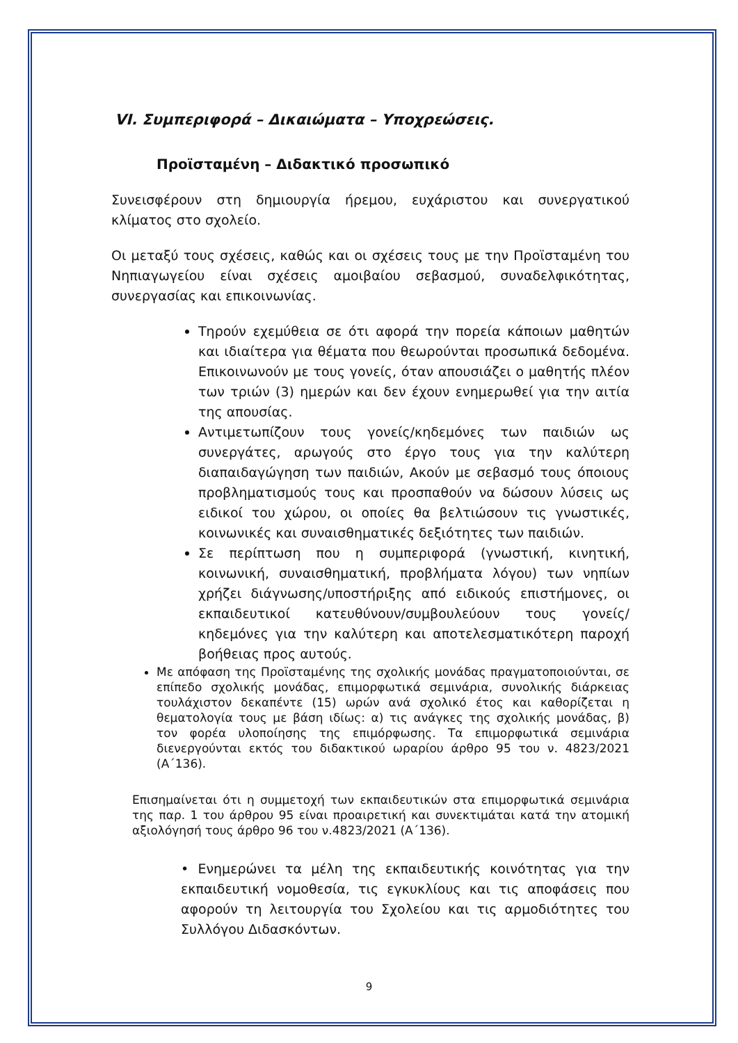VI. Συμπεριφορά – Δικαιώματα – Υποχρεώσεις.
Προϊσταμένη – Διδακτικό προσωπικό
Συνεισφέρουν στη δημιουργία ήρεμου, ευχάριστου και συνεργατικού κλίματος στο σχολείο.
Οι μεταξύ τους σχέσεις, καθώς και οι σχέσεις τους με την Προϊσταμένη του Νηπιαγωγείου είναι σχέσεις αμοιβαίου σεβασμού, συναδελφικότητας, συνεργασίας και επικοινωνίας.
Τηρούν εχεμύθεια σε ότι αφορά την πορεία κάποιων μαθητών και ιδιαίτερα για θέματα που θεωρούνται προσωπικά δεδομένα. Επικοινωνούν με τους γονείς, όταν απουσιάζει ο μαθητής πλέον των τριών (3) ημερών και δεν έχουν ενημερωθεί για την αιτία της απουσίας.
Αντιμετωπίζουν τους γονείς/κηδεμόνες των παιδιών ως συνεργάτες, αρωγούς στο έργο τους για την καλύτερη διαπαιδαγώγηση των παιδιών, Ακούν με σεβασμό τους όποιους προβληματισμούς τους και προσπαθούν να δώσουν λύσεις ως ειδικοί του χώρου, οι οποίες θα βελτιώσουν τις γνωστικές, κοινωνικές και συναισθηματικές δεξιότητες των παιδιών.
Σε περίπτωση που η συμπεριφορά (γνωστική, κινητική, κοινωνική, συναισθηματική, προβλήματα λόγου) των νηπίων χρήζει διάγνωσης/υποστήριξης από ειδικούς επιστήμονες, οι εκπαιδευτικοί κατευθύνουν/συμβουλεύουν τους γονείς/κηδεμόνες για την καλύτερη και αποτελεσματικότερη παροχή βοήθειας προς αυτούς.
Με απόφαση της Προϊσταμένης της σχολικής μονάδας πραγματοποιούνται, σε επίπεδο σχολικής μονάδας, επιμορφωτικά σεμινάρια, συνολικής διάρκειας τουλάχιστον δεκαπέντε (15) ωρών ανά σχολικό έτος και καθορίζεται η θεματολογία τους με βάση ιδίως: α) τις ανάγκες της σχολικής μονάδας, β) τον φορέα υλοποίησης της επιμόρφωσης. Τα επιμορφωτικά σεμινάρια διενεργούνται εκτός του διδακτικού ωραρίου άρθρο 95 του ν. 4823/2021 (Α΄136).
Επισημαίνεται ότι η συμμετοχή των εκπαιδευτικών στα επιμορφωτικά σεμινάρια της παρ. 1 του άρθρου 95 είναι προαιρετική και συνεκτιμάται κατά την ατομική αξιολόγησή τους άρθρο 96 του ν.4823/2021 (Α΄136).
• Ενημερώνει τα μέλη της εκπαιδευτικής κοινότητας για την εκπαιδευτική νομοθεσία, τις εγκυκλίους και τις αποφάσεις που αφορούν τη λειτουργία του Σχολείου και τις αρμοδιότητες του Συλλόγου Διδασκόντων.
9